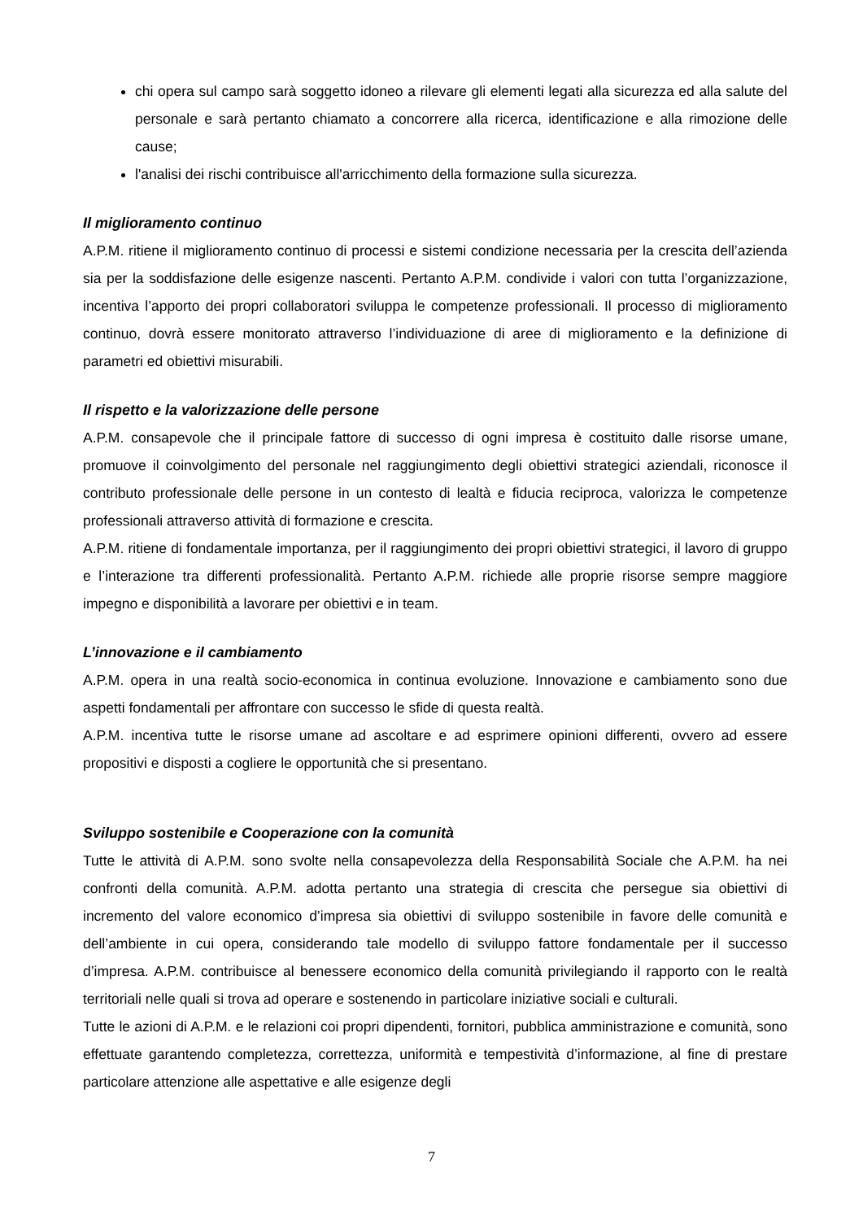chi opera sul campo sarà soggetto idoneo a rilevare gli elementi legati alla sicurezza ed alla salute del personale e sarà pertanto chiamato a concorrere alla ricerca, identificazione e alla rimozione delle cause;
l'analisi dei rischi contribuisce all'arricchimento della formazione sulla sicurezza.
Il miglioramento continuo
A.P.M. ritiene il miglioramento continuo di processi e sistemi condizione necessaria per la crescita dell’azienda sia per la soddisfazione delle esigenze nascenti. Pertanto A.P.M. condivide i valori con tutta l’organizzazione, incentiva l’apporto dei propri collaboratori sviluppa le competenze professionali. Il processo di miglioramento continuo, dovrà essere monitorato attraverso l’individuazione di aree di miglioramento e la definizione di parametri ed obiettivi misurabili.
Il rispetto e la valorizzazione delle persone
A.P.M. consapevole che il principale fattore di successo di ogni impresa è costituito dalle risorse umane, promuove il coinvolgimento del personale nel raggiungimento degli obiettivi strategici aziendali, riconosce il contributo professionale delle persone in un contesto di lealtà e fiducia reciproca, valorizza le competenze professionali attraverso attività di formazione e crescita.
A.P.M. ritiene di fondamentale importanza, per il raggiungimento dei propri obiettivi strategici, il lavoro di gruppo e l’interazione tra differenti professionalità. Pertanto A.P.M. richiede alle proprie risorse sempre maggiore impegno e disponibilità a lavorare per obiettivi e in team.
L’innovazione e il cambiamento
A.P.M. opera in una realtà socio-economica in continua evoluzione. Innovazione e cambiamento sono due aspetti fondamentali per affrontare con successo le sfide di questa realtà.
A.P.M. incentiva tutte le risorse umane ad ascoltare e ad esprimere opinioni differenti, ovvero ad essere propositivi e disposti a cogliere le opportunità che si presentano.
Sviluppo sostenibile e Cooperazione con la comunità
Tutte le attività di A.P.M. sono svolte nella consapevolezza della Responsabilità Sociale che A.P.M. ha nei confronti della comunità. A.P.M. adotta pertanto una strategia di crescita che persegue sia obiettivi di incremento del valore economico d’impresa sia obiettivi di sviluppo sostenibile in favore delle comunità e dell’ambiente in cui opera, considerando tale modello di sviluppo fattore fondamentale per il successo d’impresa. A.P.M. contribuisce al benessere economico della comunità privilegiando il rapporto con le realtà territoriali nelle quali si trova ad operare e sostenendo in particolare iniziative sociali e culturali.
Tutte le azioni di A.P.M. e le relazioni coi propri dipendenti, fornitori, pubblica amministrazione e comunità, sono effettuate garantendo completezza, correttezza, uniformità e tempestività d’informazione, al fine di prestare particolare attenzione alle aspettative e alle esigenze degli
7